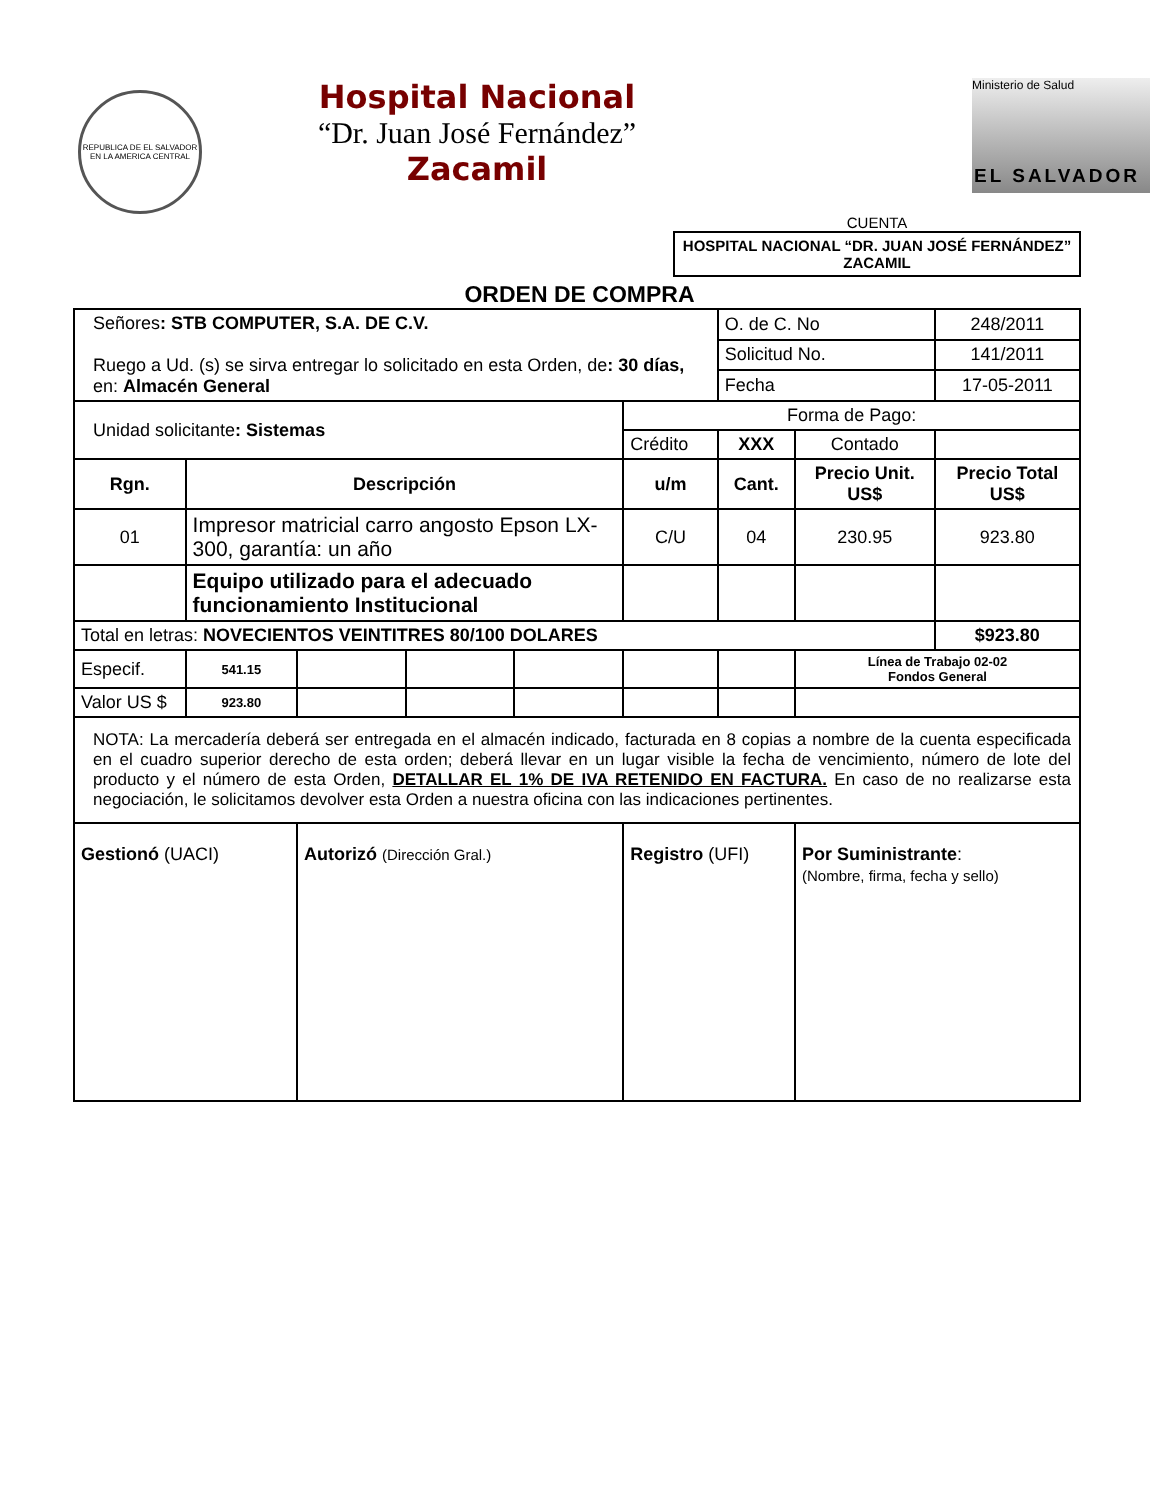REPUBLICA DE EL SALVADOR EN LA AMERICA CENTRAL
Hospital Nacional
“Dr. Juan José Fernández”
Zacamil
Ministerio de Salud
EL SALVADOR
CUENTA
HOSPITAL NACIONAL “DR. JUAN JOSÉ FERNÁNDEZ” ZACAMIL
ORDEN DE COMPRA
| Señores : STB COMPUTER, S.A. DE C.V. Ruego a Ud. (s) se sirva entregar lo solicitado en esta Orden, de : 30 días, en: Almacén General | | | | | | O. de C. No | | 248/2011 |
| | | | | | | Solicitud No. | | 141/2011 |
| | | | | | | Fecha | | 17-05-2011 |
| Unidad solicitante : Sistemas | | | | | Forma de Pago: | | | |
| | | | | | Crédito | XXX | Contado | |
| Rgn. | Descripción | | | | u/m | Cant. | Precio Unit. US$ | Precio Total US$ |
| 01 | Impresor matricial carro angosto Epson LX-300, garantía: un año | | | | C/U | 04 | 230.95 | 923.80 |
| | Equipo utilizado para el adecuado funcionamiento Institucional | | | | | | | |
| Total en letras: NOVECIENTOS VEINTITRES 80/100 DOLARES | | | | | | | | $923.80 |
| Especif. | 541.15 | | | | | | Línea de Trabajo 02-02 Fondos General | |
| Valor US $ | 923.80 | | | | | | | |
| NOTA: La mercadería deberá ser entregada en el almacén indicado, facturada en 8 copias a nombre de la cuenta especificada en el cuadro superior derecho de esta orden; deberá llevar en un lugar visible la fecha de vencimiento, número de lote del producto y el número de esta Orden, DETALLAR EL 1% DE IVA RETENIDO EN FACTURA. En caso de no realizarse esta negociación, le solicitamos devolver esta Orden a nuestra oficina con las indicaciones pertinentes. | | | | | | | | |
| Gestionó (UACI) | | Autorizó (Dirección Gral.) | | | Registro (UFI) | | Por Suministrante : (Nombre, firma, fecha y sello) | |